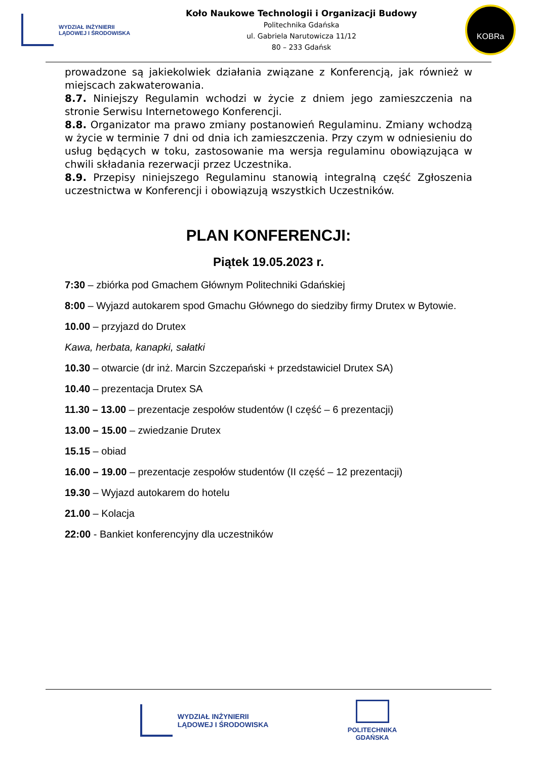WYDZIAŁ INŻYNIERII
LĄDOWEJ I ŚRODOWISKA
Koło Naukowe Technologii i Organizacji Budowy
Politechnika Gdańska
ul. Gabriela Narutowicza 11/12
80 – 233 Gdańsk
KOBRa
prowadzone są jakiekolwiek działania związane z Konferencją, jak również w miejscach zakwaterowania.
8.7. Niniejszy Regulamin wchodzi w życie z dniem jego zamieszczenia na stronie Serwisu Internetowego Konferencji.
8.8. Organizator ma prawo zmiany postanowień Regulaminu. Zmiany wchodzą w życie w terminie 7 dni od dnia ich zamieszczenia. Przy czym w odniesieniu do usług będących w toku, zastosowanie ma wersja regulaminu obowiązująca w chwili składania rezerwacji przez Uczestnika.
8.9. Przepisy niniejszego Regulaminu stanowią integralną część Zgłoszenia uczestnictwa w Konferencji i obowiązują wszystkich Uczestników.
PLAN KONFERENCJI:
Piątek 19.05.2023 r.
7:30 – zbiórka pod Gmachem Głównym Politechniki Gdańskiej
8:00 – Wyjazd autokarem spod Gmachu Głównego do siedziby firmy Drutex w Bytowie.
10.00 – przyjazd do Drutex
Kawa, herbata, kanapki, sałatki
10.30 – otwarcie (dr inż. Marcin Szczepański + przedstawiciel Drutex SA)
10.40 – prezentacja Drutex SA
11.30 – 13.00 – prezentacje zespołów studentów (I część – 6 prezentacji)
13.00 – 15.00 – zwiedzanie Drutex
15.15 – obiad
16.00 – 19.00 – prezentacje zespołów studentów (II część – 12 prezentacji)
19.30 – Wyjazd autokarem do hotelu
21.00 – Kolacja
22:00 - Bankiet konferencyjny dla uczestników
WYDZIAŁ INŻYNIERII
LĄDOWEJ I ŚRODOWISKA
POLITECHNIKA
GDAŃSKA